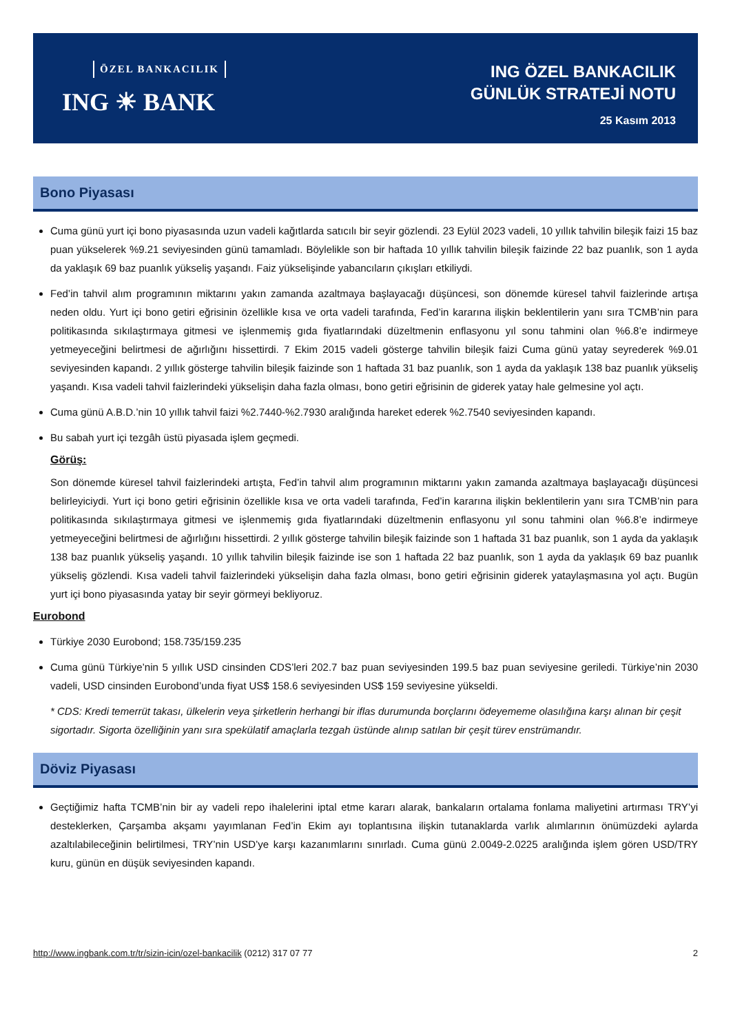ÖZEL BANKACILIK
ING ☀ BANK
ING ÖZEL BANKACILIK
GÜNLÜK STRATEJİ NOTU
25 Kasım 2013
Bono Piyasası
Cuma günü yurt içi bono piyasasında uzun vadeli kağıtlarda satıcılı bir seyir gözlendi. 23 Eylül 2023 vadeli, 10 yıllık tahvilin bileşik faizi 15 baz puan yükselerek %9.21 seviyesinden günü tamamladı. Böylelikle son bir haftada 10 yıllık tahvilin bileşik faizinde 22 baz puanlık, son 1 ayda da yaklaşık 69 baz puanlık yükseliş yaşandı. Faiz yükselişinde yabancıların çıkışları etkiliydi.
Fed’in tahvil alım programının miktarını yakın zamanda azaltmaya başlayacağı düşüncesi, son dönemde küresel tahvil faizlerinde artışa neden oldu. Yurt içi bono getiri eğrisinin özellikle kısa ve orta vadeli tarafında, Fed’in kararına ilişkin beklentilerin yanı sıra TCMB’nin para politikasında sıkılaştırmaya gitmesi ve işlenmemiş gıda fiyatlarındaki düzeltmenin enflasyonu yıl sonu tahmini olan %6.8’e indirmeye yetmeyeceğini belirtmesi de ağırlığını hissettirdi. 7 Ekim 2015 vadeli gösterge tahvilin bileşik faizi Cuma günü yatay seyrederek %9.01 seviyesinden kapandı. 2 yıllık gösterge tahvilin bileşik faizinde son 1 haftada 31 baz puanlık, son 1 ayda da yaklaşık 138 baz puanlık yükseliş yaşandı. Kısa vadeli tahvil faizlerindeki yükselişin daha fazla olması, bono getiri eğrisinin de giderek yatay hale gelmesine yol açtı.
Cuma günü A.B.D.’nin 10 yıllık tahvil faizi %2.7440-%2.7930 aralığında hareket ederek %2.7540 seviyesinden kapandı.
Bu sabah yurt içi tezgâh üstü piyasada işlem geçmedi.
Görüş:
Son dönemde küresel tahvil faizlerindeki artışta, Fed’in tahvil alım programının miktarını yakın zamanda azaltmaya başlayacağı düşüncesi belirleyiciydi. Yurt içi bono getiri eğrisinin özellikle kısa ve orta vadeli tarafında, Fed’in kararına ilişkin beklentilerin yanı sıra TCMB’nin para politikasında sıkılaştırmaya gitmesi ve işlenmemiş gıda fiyatlarındaki düzeltmenin enflasyonu yıl sonu tahmini olan %6.8’e indirmeye yetmeyeceğini belirtmesi de ağırlığını hissettirdi. 2 yıllık gösterge tahvilin bileşik faizinde son 1 haftada 31 baz puanlık, son 1 ayda da yaklaşık 138 baz puanlık yükseliş yaşandı. 10 yıllık tahvilin bileşik faizinde ise son 1 haftada 22 baz puanlık, son 1 ayda da yaklaşık 69 baz puanlık yükseliş gözlendi. Kısa vadeli tahvil faizlerindeki yükselişin daha fazla olması, bono getiri eğrisinin giderek yataylaşmasına yol açtı. Bugün yurt içi bono piyasasında yatay bir seyir görmeyi bekliyoruz.
Eurobond
Türkiye 2030 Eurobond; 158.735/159.235
Cuma günü Türkiye’nin 5 yıllık USD cinsinden CDS’leri 202.7 baz puan seviyesinden 199.5 baz puan seviyesine geriledi. Türkiye’nin 2030 vadeli, USD cinsinden Eurobond’unda fiyat US$ 158.6 seviyesinden US$ 159 seviyesine yükseldi.
* CDS: Kredi temerrüt takası, ülkelerin veya şirketlerin herhangi bir iflas durumunda borçlarını ödeyememe olasılığına karşı alınan bir çeşit sigortadır. Sigorta özelliğinin yanı sıra spekülatif amaçlarla tezgah üstünde alınıp satılan bir çeşit türev enstrümandır.
Döviz Piyasası
Geçtiğimiz hafta TCMB’nin bir ay vadeli repo ihalelerini iptal etme kararı alarak, bankaların ortalama fonlama maliyetini artırması TRY’yi desteklerken, Çarşamba akşamı yayımlanan Fed’in Ekim ayı toplantısına ilişkin tutanaklarda varlık alımlarının önümüzdeki aylarda azaltılabileceğinin belirtilmesi, TRY’nin USD’ye karşı kazanımlarını sınırladı. Cuma günü 2.0049-2.0225 aralığında işlem gören USD/TRY kuru, günün en düşük seviyesinden kapandı.
http://www.ingbank.com.tr/tr/sizin-icin/ozel-bankacilik (0212) 317 07 77 2